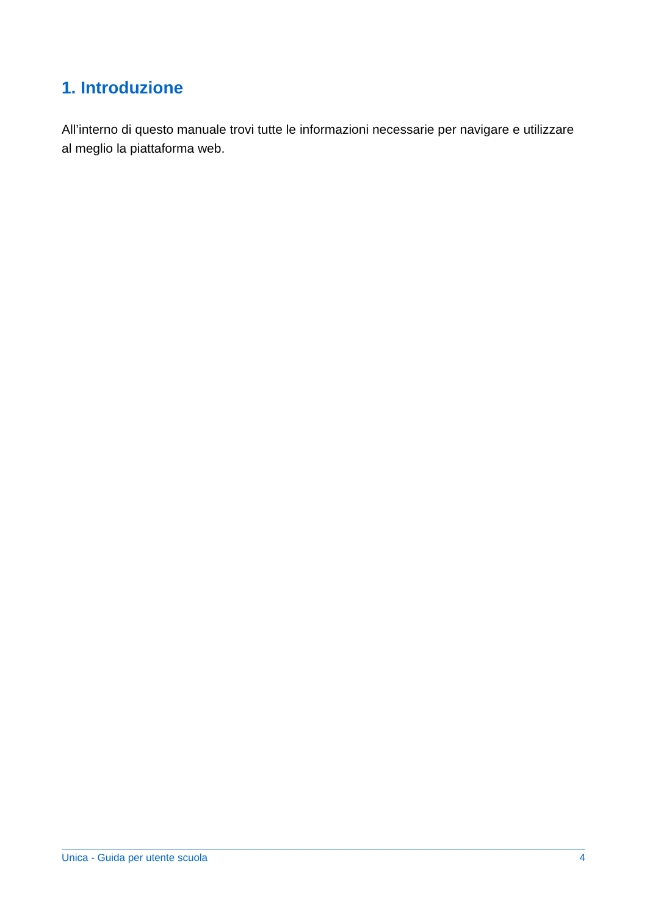1. Introduzione
All’interno di questo manuale trovi tutte le informazioni necessarie per navigare e utilizzare al meglio la piattaforma web.
Unica - Guida per utente scuola 4